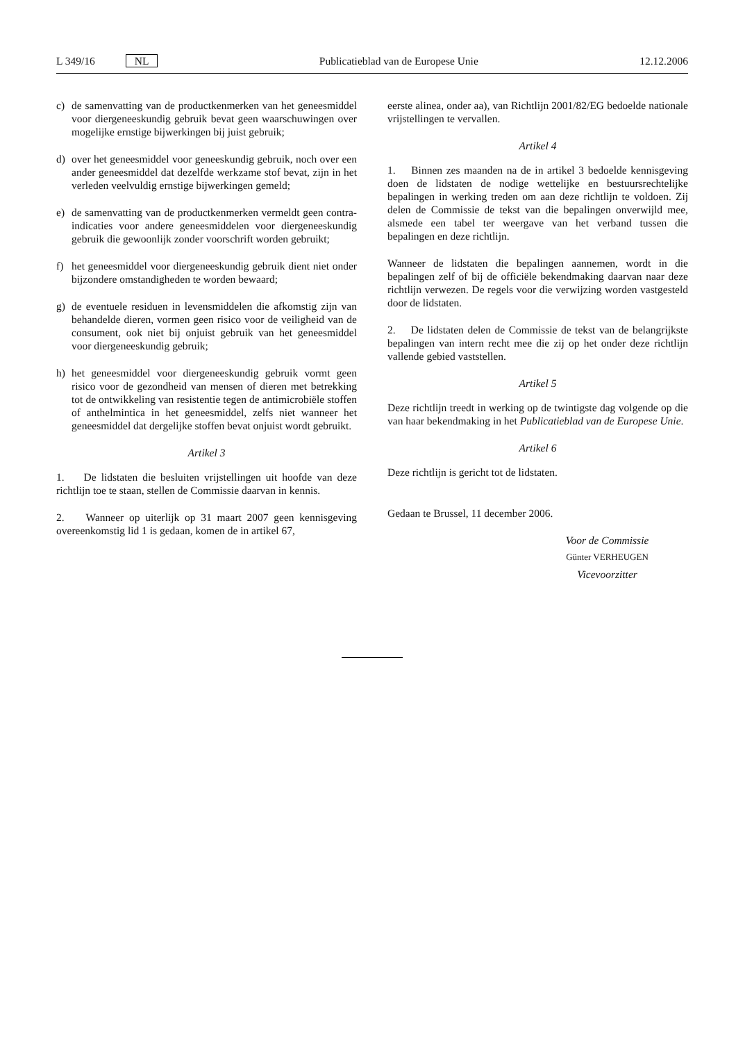L 349/16 NL Publicatieblad van de Europese Unie 12.12.2006
c) de samenvatting van de productkenmerken van het geneesmiddel voor diergeneeskundig gebruik bevat geen waarschuwingen over mogelijke ernstige bijwerkingen bij juist gebruik;
d) over het geneesmiddel voor geneeskundig gebruik, noch over een ander geneesmiddel dat dezelfde werkzame stof bevat, zijn in het verleden veelvuldig ernstige bijwerkingen gemeld;
e) de samenvatting van de productkenmerken vermeldt geen contra-indicaties voor andere geneesmiddelen voor diergeneeskundig gebruik die gewoonlijk zonder voorschrift worden gebruikt;
f) het geneesmiddel voor diergeneeskundig gebruik dient niet onder bijzondere omstandigheden te worden bewaard;
g) de eventuele residuen in levensmiddelen die afkomstig zijn van behandelde dieren, vormen geen risico voor de veiligheid van de consument, ook niet bij onjuist gebruik van het geneesmiddel voor diergeneeskundig gebruik;
h) het geneesmiddel voor diergeneeskundig gebruik vormt geen risico voor de gezondheid van mensen of dieren met betrekking tot de ontwikkeling van resistentie tegen de antimicrobiële stoffen of anthelmintica in het geneesmiddel, zelfs niet wanneer het geneesmiddel dat dergelijke stoffen bevat onjuist wordt gebruikt.
Artikel 3
1. De lidstaten die besluiten vrijstellingen uit hoofde van deze richtlijn toe te staan, stellen de Commissie daarvan in kennis.
2. Wanneer op uiterlijk op 31 maart 2007 geen kennisgeving overeenkomstig lid 1 is gedaan, komen de in artikel 67,
eerste alinea, onder aa), van Richtlijn 2001/82/EG bedoelde nationale vrijstellingen te vervallen.
Artikel 4
1. Binnen zes maanden na de in artikel 3 bedoelde kennisgeving doen de lidstaten de nodige wettelijke en bestuursrechtelijke bepalingen in werking treden om aan deze richtlijn te voldoen. Zij delen de Commissie de tekst van die bepalingen onverwijld mee, alsmede een tabel ter weergave van het verband tussen die bepalingen en deze richtlijn.
Wanneer de lidstaten die bepalingen aannemen, wordt in die bepalingen zelf of bij de officiële bekendmaking daarvan naar deze richtlijn verwezen. De regels voor die verwijzing worden vastgesteld door de lidstaten.
2. De lidstaten delen de Commissie de tekst van de belangrijkste bepalingen van intern recht mee die zij op het onder deze richtlijn vallende gebied vaststellen.
Artikel 5
Deze richtlijn treedt in werking op de twintigste dag volgende op die van haar bekendmaking in het Publicatieblad van de Europese Unie.
Artikel 6
Deze richtlijn is gericht tot de lidstaten.
Gedaan te Brussel, 11 december 2006.
Voor de Commissie
Günter VERHEUGEN
Vicevoorzitter